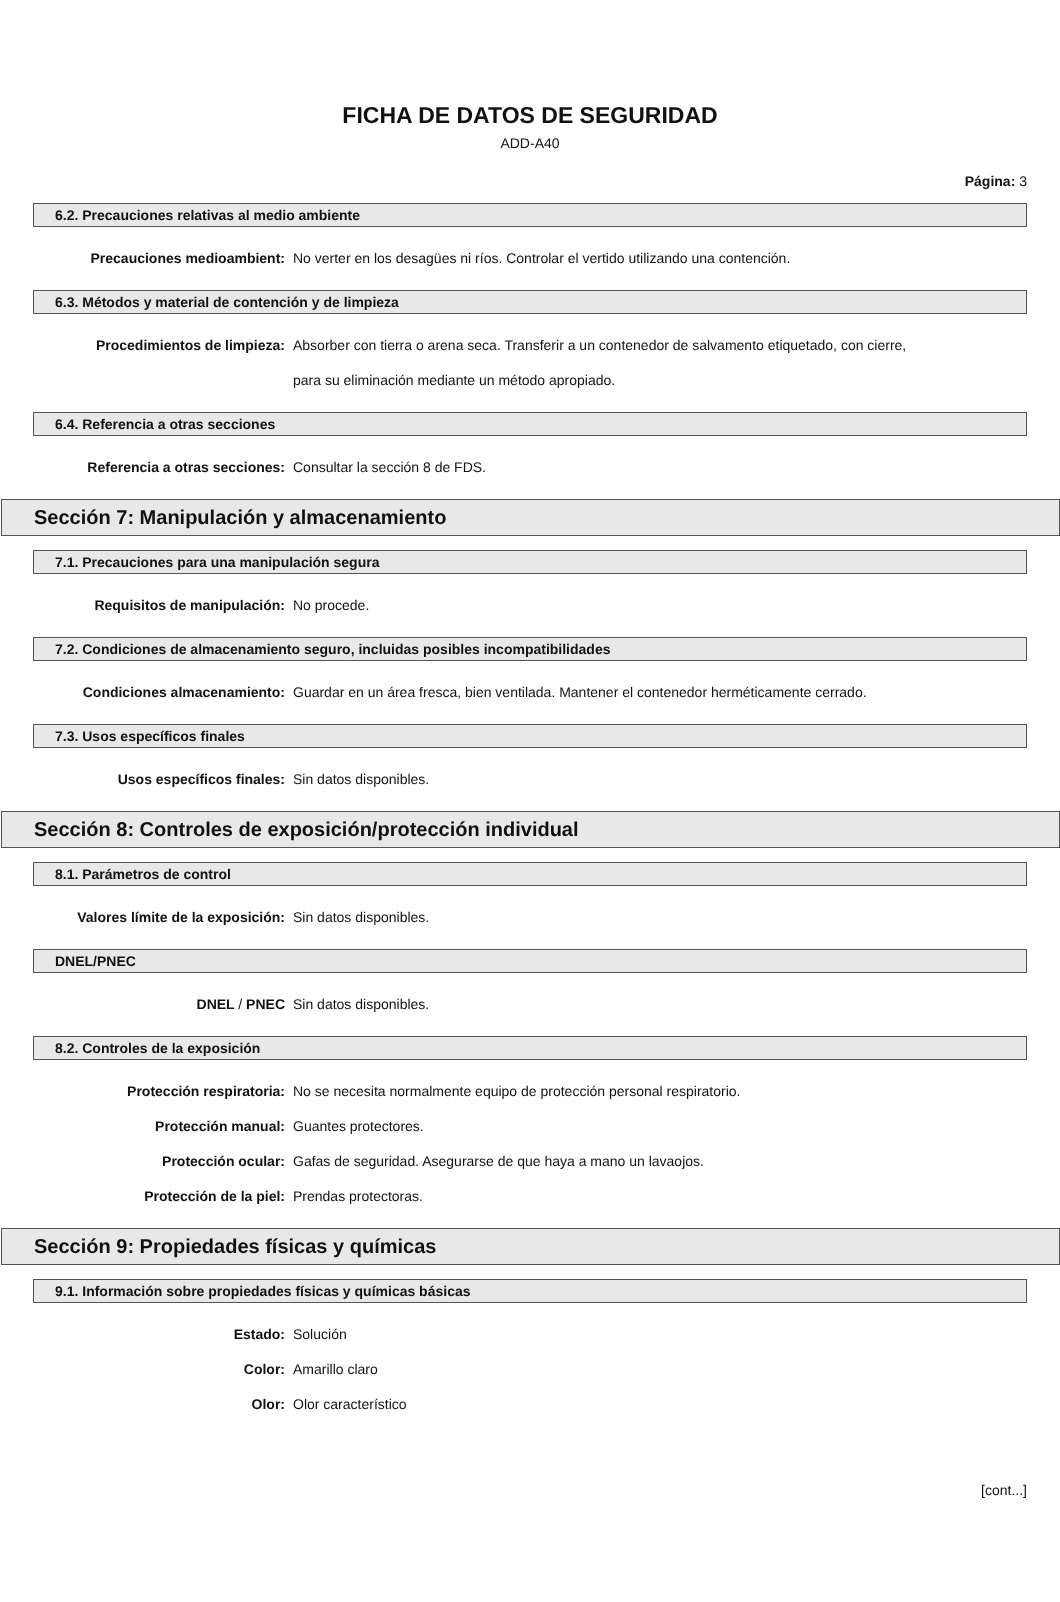FICHA DE DATOS DE SEGURIDAD
ADD-A40
Página: 3
6.2. Precauciones relativas al medio ambiente
Precauciones medioambient: No verter en los desagües ni ríos. Controlar el vertido utilizando una contención.
6.3. Métodos y material de contención y de limpieza
Procedimientos de limpieza: Absorber con tierra o arena seca. Transferir a un contenedor de salvamento etiquetado, con cierre, para su eliminación mediante un método apropiado.
6.4. Referencia a otras secciones
Referencia a otras secciones: Consultar la sección 8 de FDS.
Sección 7: Manipulación y almacenamiento
7.1. Precauciones para una manipulación segura
Requisitos de manipulación: No procede.
7.2. Condiciones de almacenamiento seguro, incluidas posibles incompatibilidades
Condiciones almacenamiento: Guardar en un área fresca, bien ventilada. Mantener el contenedor herméticamente cerrado.
7.3. Usos específicos finales
Usos específicos finales: Sin datos disponibles.
Sección 8: Controles de exposición/protección individual
8.1. Parámetros de control
Valores límite de la exposición:
Sin datos disponibles.
DNEL/PNEC
DNEL / PNEC Sin datos disponibles.
8.2. Controles de la exposición
Protección respiratoria: No se necesita normalmente equipo de protección personal respiratorio.
Protección manual: Guantes protectores.
Protección ocular: Gafas de seguridad. Asegurarse de que haya a mano un lavaojos.
Protección de la piel: Prendas protectoras.
Sección 9: Propiedades físicas y químicas
9.1. Información sobre propiedades físicas y químicas básicas
Estado: Solución
Color: Amarillo claro
Olor: Olor característico
[cont...]